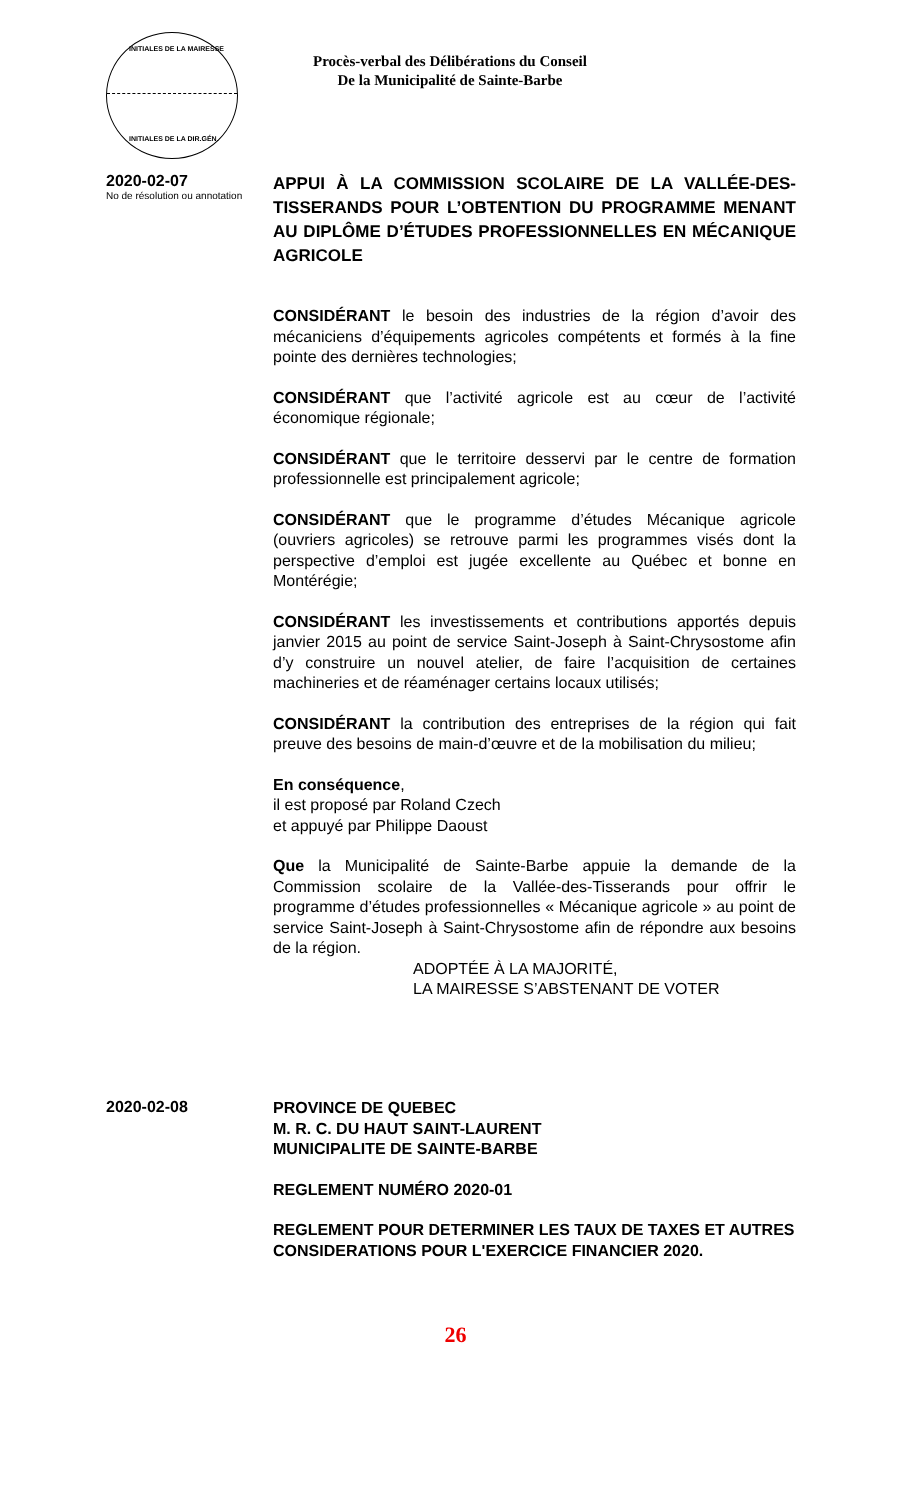INITIALES DE LA MAIRESSE
INITIALES DE LA DIR.GÉN.
Procès-verbal des Délibérations du Conseil
De la Municipalité de Sainte-Barbe
2020-02-07
No de résolution ou annotation
APPUI À LA COMMISSION SCOLAIRE DE LA VALLÉE-DES-TISSERANDS POUR L’OBTENTION DU PROGRAMME MENANT AU DIPLÔME D’ÉTUDES PROFESSIONNELLES EN MÉCANIQUE AGRICOLE
CONSIDÉRANT le besoin des industries de la région d’avoir des mécaniciens d’équipements agricoles compétents et formés à la fine pointe des dernières technologies;
CONSIDÉRANT que l’activité agricole est au cœur de l’activité économique régionale;
CONSIDÉRANT que le territoire desservi par le centre de formation professionnelle est principalement agricole;
CONSIDÉRANT que le programme d’études Mécanique agricole (ouvriers agricoles) se retrouve parmi les programmes visés dont la perspective d’emploi est jugée excellente au Québec et bonne en Montérégie;
CONSIDÉRANT les investissements et contributions apportés depuis janvier 2015 au point de service Saint-Joseph à Saint-Chrysostome afin d’y construire un nouvel atelier, de faire l’acquisition de certaines machineries et de réaménager certains locaux utilisés;
CONSIDÉRANT la contribution des entreprises de la région qui fait preuve des besoins de main-d’œuvre et de la mobilisation du milieu;
En conséquence,
il est proposé par Roland Czech
et appuyé par Philippe Daoust
Que la Municipalité de Sainte-Barbe appuie la demande de la Commission scolaire de la Vallée-des-Tisserands pour offrir le programme d’études professionnelles « Mécanique agricole » au point de service Saint-Joseph à Saint-Chrysostome afin de répondre aux besoins de la région.
ADOPTÉE À LA MAJORITÉ,
LA MAIRESSE S’ABSTENANT DE VOTER
2020-02-08
PROVINCE DE QUEBEC
M. R. C. DU HAUT SAINT-LAURENT
MUNICIPALITE DE SAINTE-BARBE
REGLEMENT NUMÉRO 2020-01
REGLEMENT POUR DETERMINER LES TAUX DE TAXES ET AUTRES CONSIDERATIONS POUR L'EXERCICE FINANCIER 2020.
26